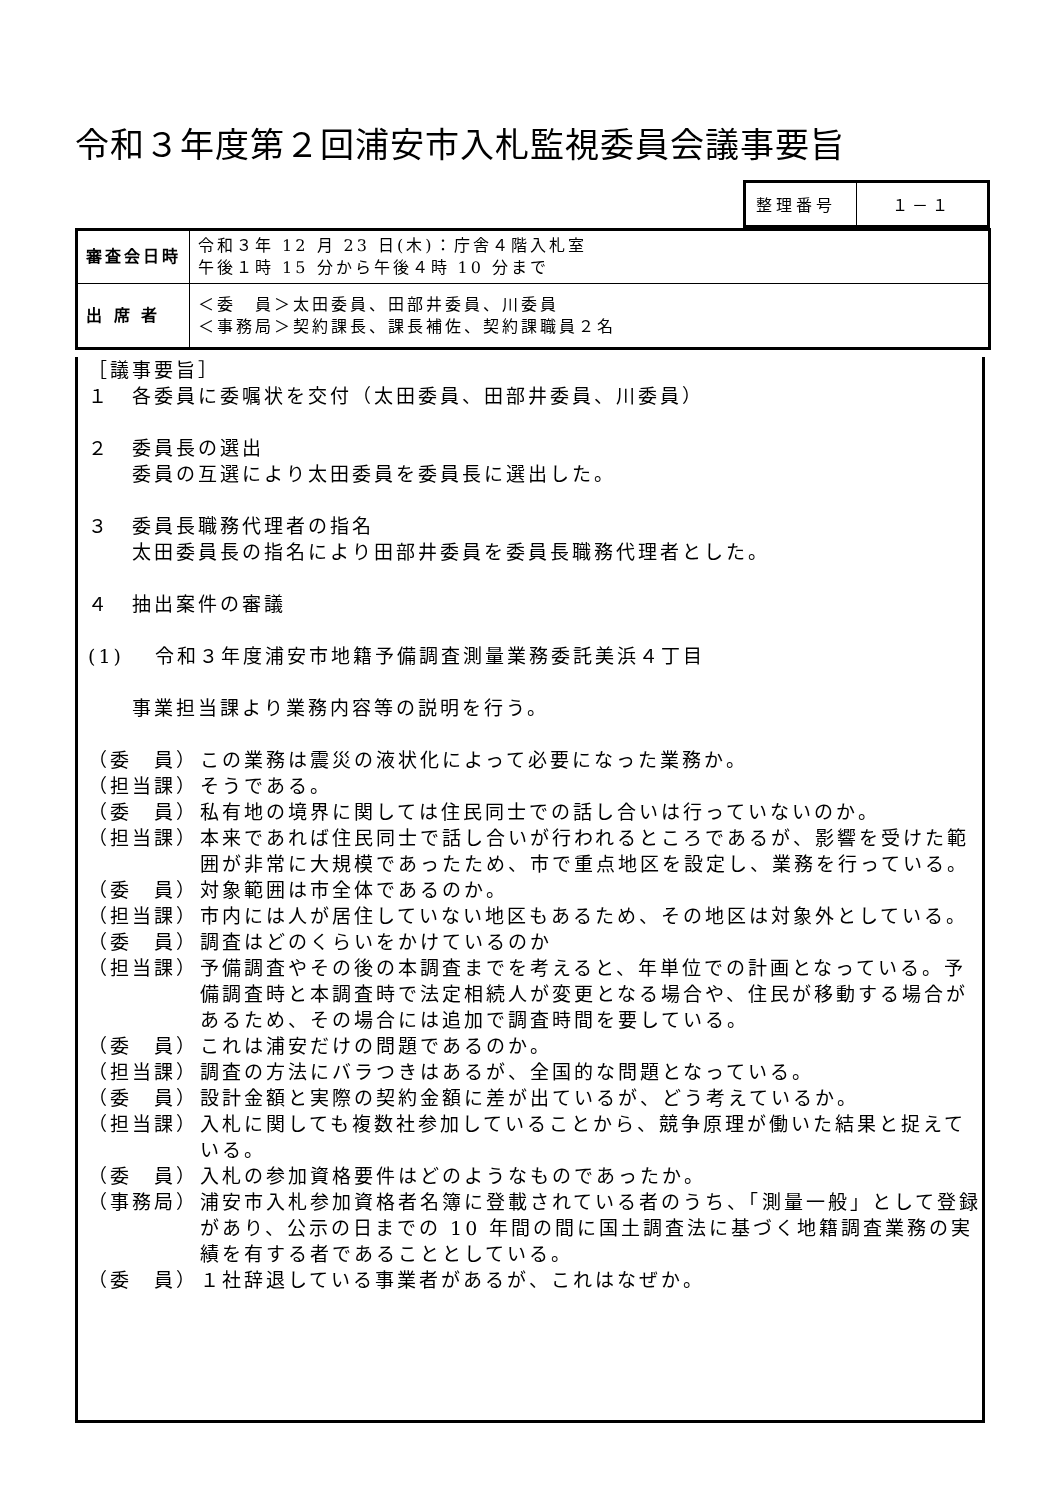令和３年度第２回浦安市入札監視委員会議事要旨
| 整理番号 | １－１ |
| 審査会日時 | 令和３年 12 月 23 日(木)：庁舎４階入札室 午後１時 15 分から午後４時 10 分まで |
| 出 席 者 | ＜委 員＞太田委員、田部井委員、川委員 ＜事務局＞契約課長、課長補佐、契約課職員２名 |
［議事要旨］
１　各委員に委嘱状を交付（太田委員、田部井委員、川委員）
２　委員長の選出
　　委員の互選により太田委員を委員長に選出した。
３　委員長職務代理者の指名
　　太田委員長の指名により田部井委員を委員長職務代理者とした。
４　抽出案件の審議
(1)　 令和３年度浦安市地籍予備調査測量業務委託美浜４丁目
　　事業担当課より業務内容等の説明を行う。
（委　員） この業務は震災の液状化によって必要になった業務か。
（担当課） そうである。
（委　員） 私有地の境界に関しては住民同士での話し合いは行っていないのか。
（担当課） 本来であれば住民同士で話し合いが行われるところであるが、影響を受けた範囲が非常に大規模であったため、市で重点地区を設定し、業務を行っている。
（委　員） 対象範囲は市全体であるのか。
（担当課） 市内には人が居住していない地区もあるため、その地区は対象外としている。
（委　員） 調査はどのくらいをかけているのか
（担当課） 予備調査やその後の本調査までを考えると、年単位での計画となっている。予備調査時と本調査時で法定相続人が変更となる場合や、住民が移動する場合があるため、その場合には追加で調査時間を要している。
（委　員） これは浦安だけの問題であるのか。
（担当課） 調査の方法にバラつきはあるが、全国的な問題となっている。
（委　員） 設計金額と実際の契約金額に差が出ているが、どう考えているか。
（担当課） 入札に関しても複数社参加していることから、競争原理が働いた結果と捉えている。
（委　員） 入札の参加資格要件はどのようなものであったか。
（事務局） 浦安市入札参加資格者名簿に登載されている者のうち、「測量一般」として登録があり、公示の日までの 10 年間の間に国土調査法に基づく地籍調査業務の実績を有する者であることとしている。
（委　員） １社辞退している事業者があるが、これはなぜか。